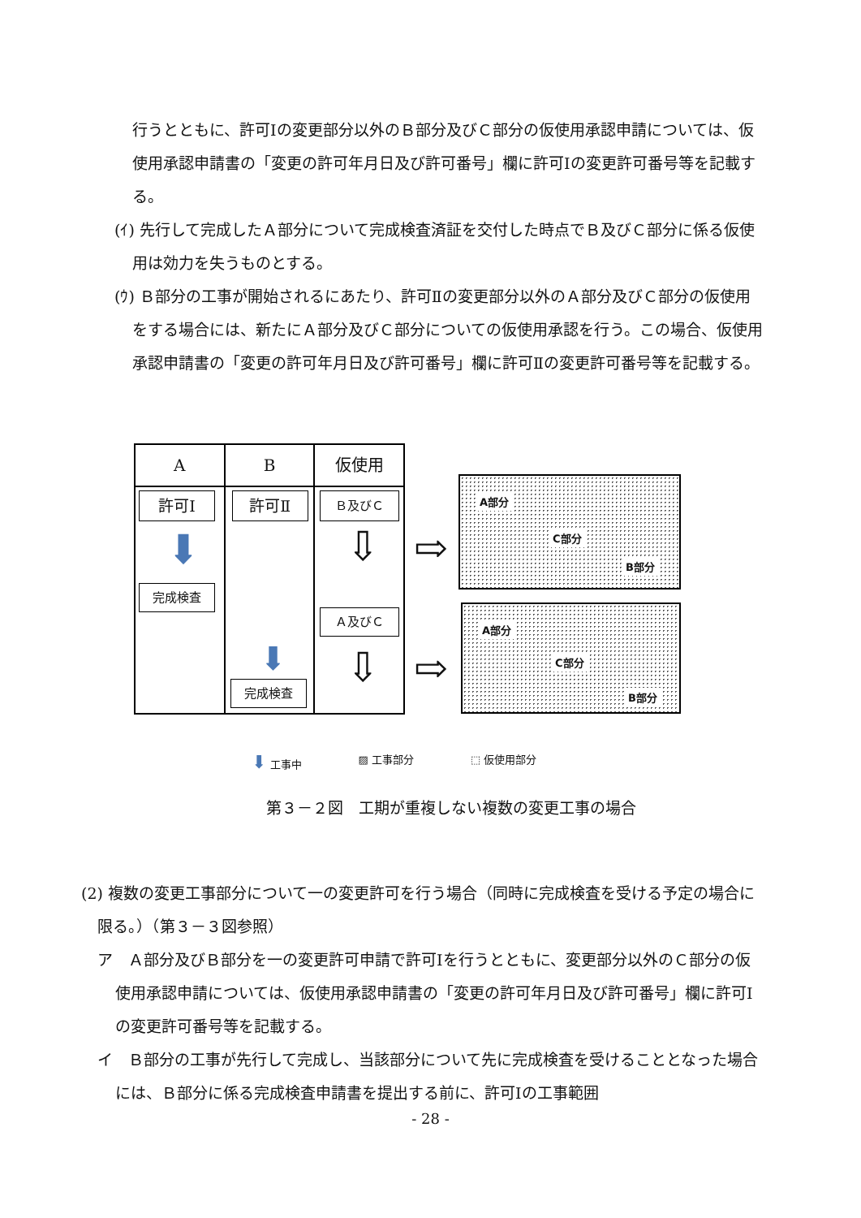行うとともに、許可Ⅰの変更部分以外のＢ部分及びＣ部分の仮使用承認申請については、仮使用承認申請書の「変更の許可年月日及び許可番号」欄に許可Ⅰの変更許可番号等を記載する。
(ｲ) 先行して完成したＡ部分について完成検査済証を交付した時点でＢ及びＣ部分に係る仮使用は効力を失うものとする。
(ｳ) Ｂ部分の工事が開始されるにあたり、許可Ⅱの変更部分以外のＡ部分及びＣ部分の仮使用をする場合には、新たにＡ部分及びＣ部分についての仮使用承認を行う。この場合、仮使用承認申請書の「変更の許可年月日及び許可番号」欄に許可Ⅱの変更許可番号等を記載する。
A
許可Ⅰ
⬇
完成検査
B
許可Ⅱ
⬇
完成検査
仮使用
Ｂ及びＣ
⇩
Ａ及びＣ
⇩
⇨
⇨
A部分
C部分
B部分
A部分
C部分
B部分
⬇ 工事中 ▨ 工事部分 ⬚ 仮使用部分
第３－２図　工期が重複しない複数の変更工事の場合
(2) 複数の変更工事部分について一の変更許可を行う場合（同時に完成検査を受ける予定の場合に限る。）（第３－３図参照）
ア　Ａ部分及びＢ部分を一の変更許可申請で許可Ⅰを行うとともに、変更部分以外のＣ部分の仮使用承認申請については、仮使用承認申請書の「変更の許可年月日及び許可番号」欄に許可Ⅰの変更許可番号等を記載する。
イ　Ｂ部分の工事が先行して完成し、当該部分について先に完成検査を受けることとなった場合には、Ｂ部分に係る完成検査申請書を提出する前に、許可Ⅰの工事範囲
- 28 -